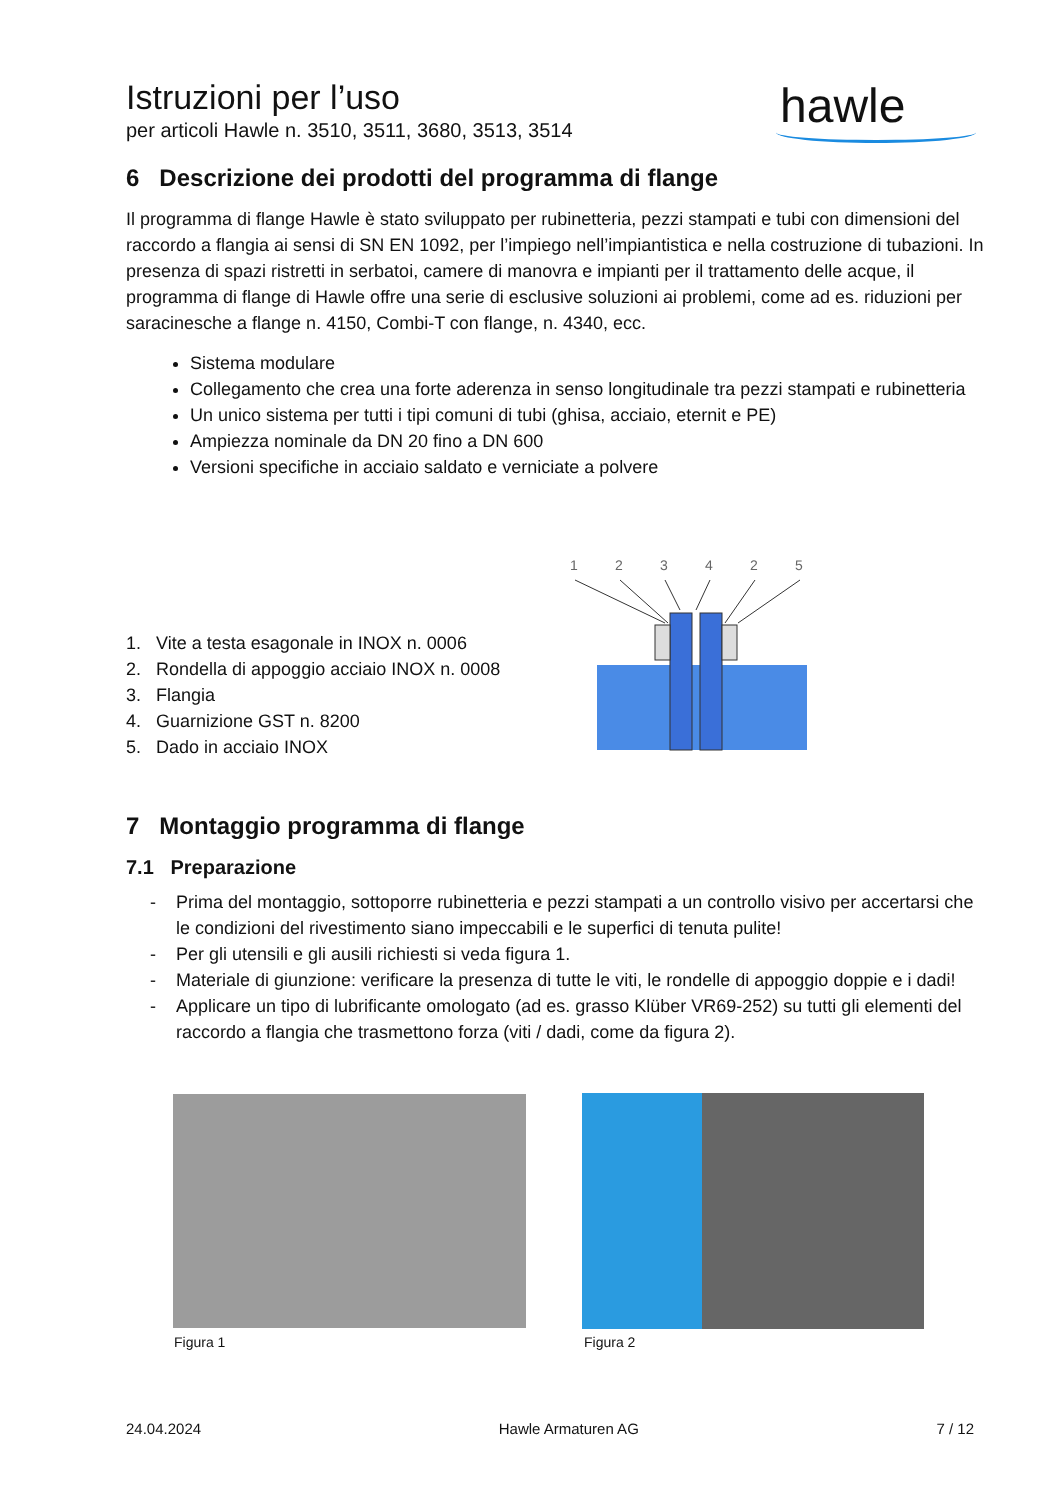Istruzioni per l’uso
per articoli Hawle n. 3510, 3511, 3680, 3513, 3514
hawle
6 Descrizione dei prodotti del programma di flange
Il programma di flange Hawle è stato sviluppato per rubinetteria, pezzi stampati e tubi con dimensioni del raccordo a flangia ai sensi di SN EN 1092, per l’impiego nell’impiantistica e nella costruzione di tubazioni. In presenza di spazi ristretti in serbatoi, camere di manovra e impianti per il trattamento delle acque, il programma di flange di Hawle offre una serie di esclusive soluzioni ai problemi, come ad es. riduzioni per saracinesche a flange n. 4150, Combi-T con flange, n. 4340, ecc.
Sistema modulare
Collegamento che crea una forte aderenza in senso longitudinale tra pezzi stampati e rubinetteria
Un unico sistema per tutti i tipi comuni di tubi (ghisa, acciaio, eternit e PE)
Ampiezza nominale da DN 20 fino a DN 600
Versioni specifiche in acciaio saldato e verniciate a polvere
1. Vite a testa esagonale in INOX n. 0006
2. Rondella di appoggio acciaio INOX n. 0008
3. Flangia
4. Guarnizione GST n. 8200
5. Dado in acciaio INOX
1
2
3
4
2
5
7 Montaggio programma di flange
7.1 Preparazione
- Prima del montaggio, sottoporre rubinetteria e pezzi stampati a un controllo visivo per accertarsi che le condizioni del rivestimento siano impeccabili e le superfici di tenuta pulite!
- Per gli utensili e gli ausili richiesti si veda figura 1.
- Materiale di giunzione: verificare la presenza di tutte le viti, le rondelle di appoggio doppie e i dadi!
- Applicare un tipo di lubrificante omologato (ad es. grasso Klüber VR69-252) su tutti gli elementi del raccordo a flangia che trasmettono forza (viti / dadi, come da figura 2).
Figura 1 Figura 2
24.04.2024 Hawle Armaturen AG 7 / 12